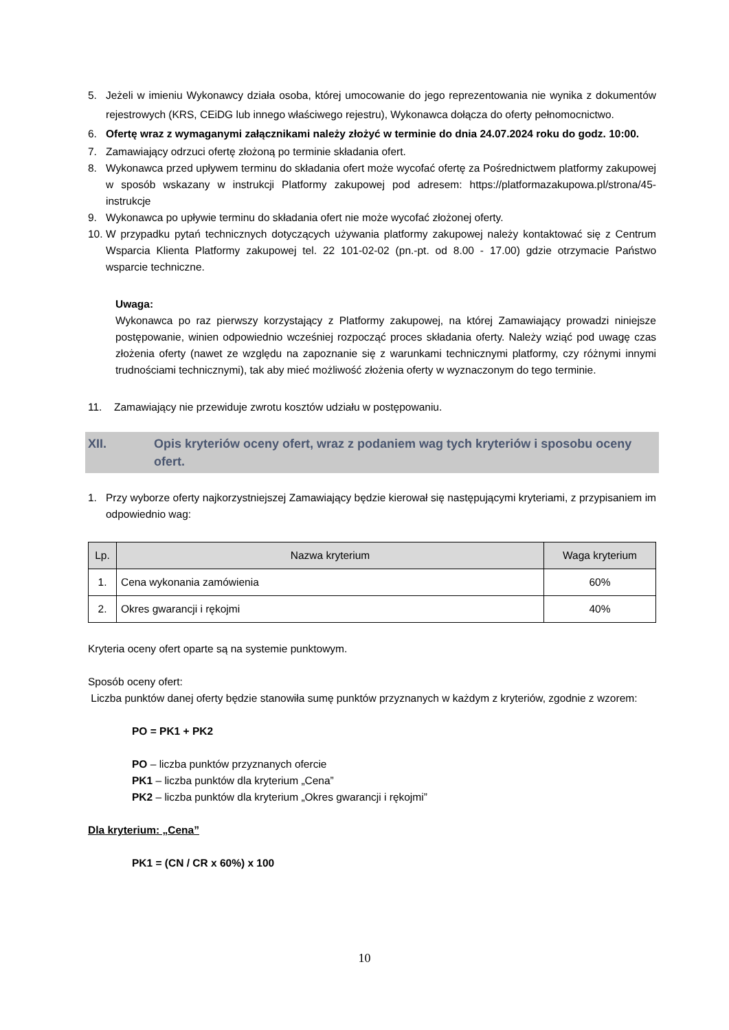5. Jeżeli w imieniu Wykonawcy działa osoba, której umocowanie do jego reprezentowania nie wynika z dokumentów rejestrowych (KRS, CEiDG lub innego właściwego rejestru), Wykonawca dołącza do oferty pełnomocnictwo.
6. Ofertę wraz z wymaganymi załącznikami należy złożyć w terminie do dnia 24.07.2024 roku do godz. 10:00.
7. Zamawiający odrzuci ofertę złożoną po terminie składania ofert.
8. Wykonawca przed upływem terminu do składania ofert może wycofać ofertę za Pośrednictwem platformy zakupowej w sposób wskazany w instrukcji Platformy zakupowej pod adresem: https://platformazakupowa.pl/strona/45-instrukcje
9. Wykonawca po upływie terminu do składania ofert nie może wycofać złożonej oferty.
10. W przypadku pytań technicznych dotyczących używania platformy zakupowej należy kontaktować się z Centrum Wsparcia Klienta Platformy zakupowej tel. 22 101-02-02 (pn.-pt. od 8.00 - 17.00) gdzie otrzymacie Państwo wsparcie techniczne.
Uwaga:
Wykonawca po raz pierwszy korzystający z Platformy zakupowej, na której Zamawiający prowadzi niniejsze postępowanie, winien odpowiednio wcześniej rozpocząć proces składania oferty. Należy wziąć pod uwagę czas złożenia oferty (nawet ze względu na zapoznanie się z warunkami technicznymi platformy, czy różnymi innymi trudnościami technicznymi), tak aby mieć możliwość złożenia oferty w wyznaczonym do tego terminie.
11. Zamawiający nie przewiduje zwrotu kosztów udziału w postępowaniu.
XII. Opis kryteriów oceny ofert, wraz z podaniem wag tych kryteriów i sposobu oceny ofert.
1. Przy wyborze oferty najkorzystniejszej Zamawiający będzie kierował się następującymi kryteriami, z przypisaniem im odpowiednio wag:
| Lp. | Nazwa kryterium | Waga kryterium |
| --- | --- | --- |
| 1. | Cena wykonania zamówienia | 60% |
| 2. | Okres gwarancji i rękojmi | 40% |
Kryteria oceny ofert oparte są na systemie punktowym.
Sposób oceny ofert:
Liczba punktów danej oferty będzie stanowiła sumę punktów przyznanych w każdym z kryteriów, zgodnie z wzorem:
PO = PK1 + PK2
PO – liczba punktów przyznanych ofercie
PK1 – liczba punktów dla kryterium „Cena”
PK2 – liczba punktów dla kryterium „Okres gwarancji i rękojmi”
Dla kryterium: „Cena”
PK1 = (CN / CR x 60%) x 100
10